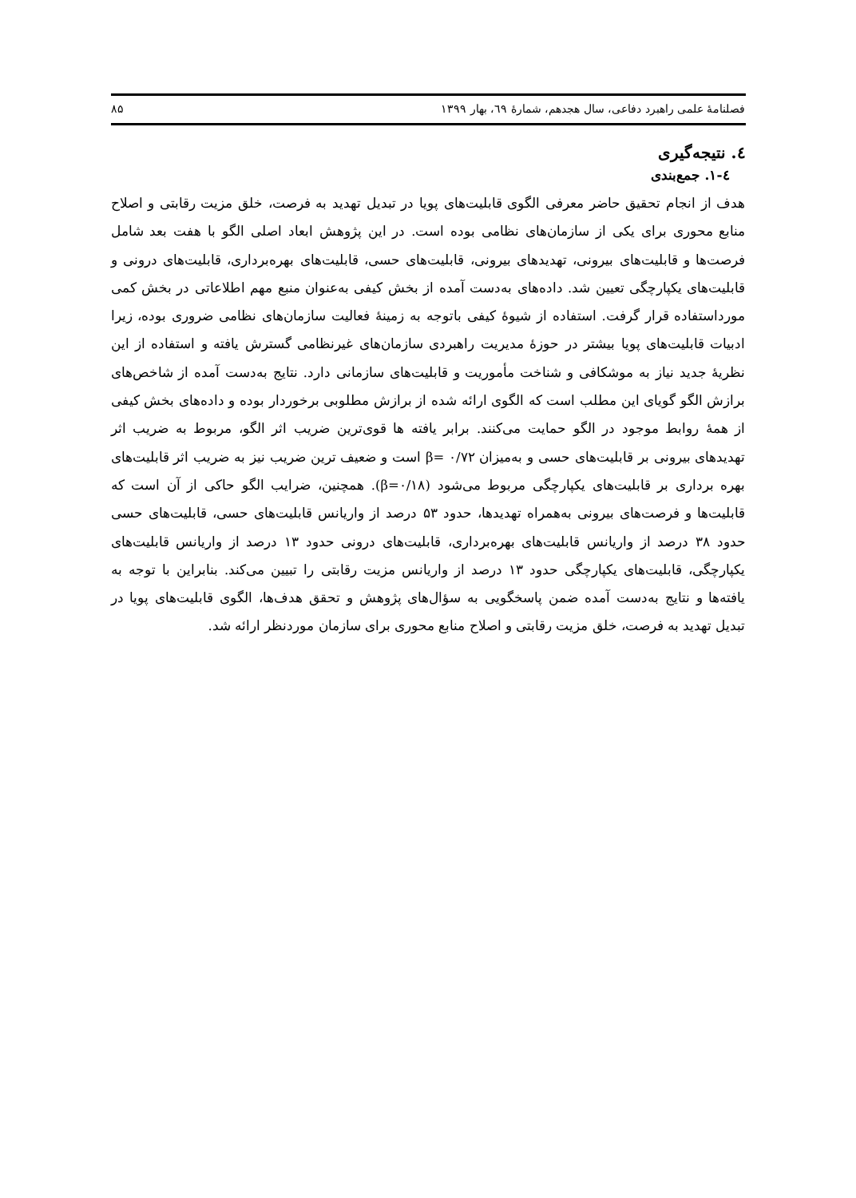فصلنامهٔ علمی راهبرد دفاعی، سال هجدهم، شمارهٔ ٦٩، بهار ۱۳۹۹ ۸۵
٤. نتیجه‌گیری
٤-۱. جمع‌بندی
هدف از انجام تحقیق حاضر معرفی الگوی قابلیت‌های پویا در تبدیل تهدید به فرصت، خلق مزیت رقابتی و اصلاح منابع محوری برای یکی از سازمان‌های نظامی بوده است. در این پژوهش ابعاد اصلی الگو با هفت بعد شامل فرصت‌ها و قابلیت‌های بیرونی، تهدیدهای بیرونی، قابلیت‌های حسی، قابلیت‌های بهره‌برداری، قابلیت‌های درونی و قابلیت‌های یکپارچگی تعیین شد. داده‌های به‌دست آمده از بخش کیفی به‌عنوان منبع مهم اطلاعاتی در بخش کمی مورداستفاده قرار گرفت. استفاده از شیوهٔ کیفی باتوجه به زمینهٔ فعالیت سازمان‌های نظامی ضروری بوده، زیرا ادبیات قابلیت‌های پویا بیشتر در حوزهٔ مدیریت راهبردی سازمان‌های غیرنظامی گسترش یافته و استفاده از این نظریهٔ جدید نیاز به موشکافی و شناخت مأموریت و قابلیت‌های سازمانی دارد. نتایج به‌دست آمده از شاخص‌های برازش الگو گویای این مطلب است که الگوی ارائه شده از برازش مطلوبی برخوردار بوده و داده‌های بخش کیفی از همهٔ روابط موجود در الگو حمایت می‌کنند. برابر یافته ها قوی‌ترین ضریب اثر الگو، مربوط به ضریب اثر تهدیدهای بیرونی بر قابلیت‌های حسی و به‌میزان β= ۰/۷۲ است و ضعیف ترین ضریب نیز به ضریب اثر قابلیت‌های بهره برداری بر قابلیت‌های یکپارچگی مربوط می‌شود (β=۰/۱۸). همچنین، ضرایب الگو حاکی از آن است که قابلیت‌ها و فرصت‌های بیرونی به‌همراه تهدیدها، حدود ۵۳ درصد از واریانس قابلیت‌های حسی، قابلیت‌های حسی حدود ۳۸ درصد از واریانس قابلیت‌های بهره‌برداری، قابلیت‌های درونی حدود ۱۳ درصد از واریانس قابلیت‌های یکپارچگی، قابلیت‌های یکپارچگی حدود ۱۳ درصد از واریانس مزیت رقابتی را تبیین می‌کند. بنابراین با توجه به یافته‌ها و نتایج به‌دست آمده ضمن پاسخگویی به سؤال‌های پژوهش و تحقق هدف‌ها، الگوی قابلیت‌های پویا در تبدیل تهدید به فرصت، خلق مزیت رقابتی و اصلاح منابع محوری برای سازمان موردنظر ارائه شد.